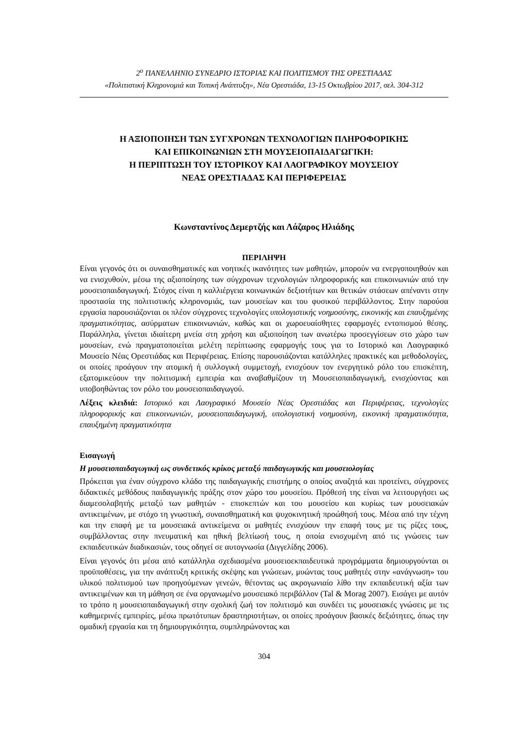2<sup>ο</sup> ΠΑΝΕΛΛΗΝΙΟ ΣΥΝΕΔΡΙΟ ΙΣΤΟΡΙΑΣ ΚΑΙ ΠΟΛΙΤΙΣΜΟΥ ΤΗΣ ΟΡΕΣΤΙΑΔΑΣ
«Πολιτιστική Κληρονομιά και Τοπική Ανάπτυξη», Νέα Ορεστιάδα, 13-15 Οκτωβρίου 2017, σελ. 304-312
Η ΑΞΙΟΠΟΙΗΣΗ ΤΩΝ ΣΥΓΧΡΟΝΩΝ ΤΕΧΝΟΛΟΓΙΩΝ ΠΛΗΡΟΦΟΡΙΚΗΣ
ΚΑΙ ΕΠΙΚΟΙΝΩΝΙΩΝ ΣΤΗ ΜΟΥΣΕΙΟΠΑΙΔΑΓΩΓΙΚΗ:
Η ΠΕΡΙΠΤΩΣΗ ΤΟΥ ΙΣΤΟΡΙΚΟΥ ΚΑΙ ΛΑΟΓΡΑΦΙΚΟΥ ΜΟΥΣΕΙΟΥ
ΝΕΑΣ ΟΡΕΣΤΙΑΔΑΣ ΚΑΙ ΠΕΡΙΦΕΡΕΙΑΣ
Κωνσταντίνος Δεμερτζής και Λάζαρος Ηλιάδης
ΠΕΡΙΛΗΨΗ
Είναι γεγονός ότι οι συναισθηματικές και νοητικές ικανότητες των μαθητών, μπορούν να ενεργοποιηθούν και να ενισχυθούν, μέσω της αξιοποίησης των σύγχρονων τεχνολογιών πληροφορικής και επικοινωνιών από την μουσειοπαιδαγωγική. Στόχος είναι η καλλιέργεια κοινωνικών δεξιοτήτων και θετικών στάσεων απέναντι στην προστασία της πολιτιστικής κληρονομιάς, των μουσείων και του φυσικού περιβάλλοντος. Στην παρούσα εργασία παρουσιάζονται οι πλέον σύγχρονες τεχνολογίες υπολογιστικής νοημοσύνης, εικονικής και επαυξημένης πραγματικότητας, ασύρματων επικοινωνιών, καθώς και οι χωροευαίσθητες εφαρμογές εντοπισμού θέσης. Παράλληλα, γίνεται ιδιαίτερη μνεία στη χρήση και αξιοποίηση των ανωτέρω προσεγγίσεων στο χώρο των μουσείων, ενώ πραγματοποιείται μελέτη περίπτωσης εφαρμογής τους για το Ιστορικό και Λαογραφικό Μουσείο Νέας Ορεστιάδας και Περιφέρειας. Επίσης παρουσιάζονται κατάλληλες πρακτικές και μεθοδολογίες, οι οποίες προάγουν την ατομική ή συλλογική συμμετοχή, ενισχύουν τον ενεργητικό ρόλο του επισκέπτη, εξατομικεύουν την πολιτισμική εμπειρία και αναβαθμίζουν τη Μουσειοπαιδαγωγική, ενισχύοντας και υποβοηθώντας τον ρόλο του μουσειοπαιδαγωγού.
Λέξεις κλειδιά: Ιστορικό και Λαογραφικό Μουσείο Νέας Ορεστιάδας και Περιφέρειας, τεχνολογίες πληροφορικής και επικοινωνιών, μουσειοπαιδαγωγική, υπολογιστική νοημοσύνη, εικονική πραγματικότητα, επαυξημένη πραγματικότητα
Εισαγωγή
Η μουσειοπαιδαγωγική ως συνδετικός κρίκος μεταξύ παιδαγωγικής και μουσειολογίας
Πρόκειται για έναν σύγχρονο κλάδο της παιδαγωγικής επιστήμης ο οποίος αναζητά και προτείνει, σύγχρονες διδακτικές μεθόδους παιδαγωγικής πράξης στον χώρο του μουσείου. Πρόθεσή της είναι να λειτουργήσει ως διαμεσολαβητής μεταξύ των μαθητών - επισκεπτών και του μουσείου και κυρίως των μουσειακών αντικειμένων, με στόχο τη γνωστική, συναισθηματική και ψυχοκινητική προώθησή τους. Μέσα από την τέχνη και την επαφή με τα μουσειακά αντικείμενα οι μαθητές ενισχύουν την επαφή τους με τις ρίζες τους, συμβάλλοντας στην πνευματική και ηθική βελτίωσή τους, η οποία ενισχυμένη από τις γνώσεις των εκπαιδευτικών διαδικασιών, τους οδηγεί σε αυτογνωσία (Διγγελίδης 2006).
Είναι γεγονός ότι μέσα από κατάλληλα σχεδιασμένα μουσειοεκπαιδευτικά προγράμματα δημιουργούνται οι προϋποθέσεις, για την ανάπτυξη κριτικής σκέψης και γνώσεων, μυώντας τους μαθητές στην «ανάγνωση» του υλικού πολιτισμού των προηγούμενων γενεών, θέτοντας ως ακρογωνιαίο λίθο την εκπαιδευτική αξία των αντικειμένων και τη μάθηση σε ένα οργανωμένο μουσειακό περιβάλλον (Tal & Morag 2007). Εισάγει με αυτόν το τρόπο η μουσειοπαιδαγωγική στην σχολική ζωή τον πολιτισμό και συνδέει τις μουσειακές γνώσεις με τις καθημερινές εμπειρίες, μέσω πρωτότυπων δραστηριοτήτων, οι οποίες προάγουν βασικές δεξιότητες, όπως την ομαδική εργασία και τη δημιουργικότητα, συμπληρώνοντας και
304